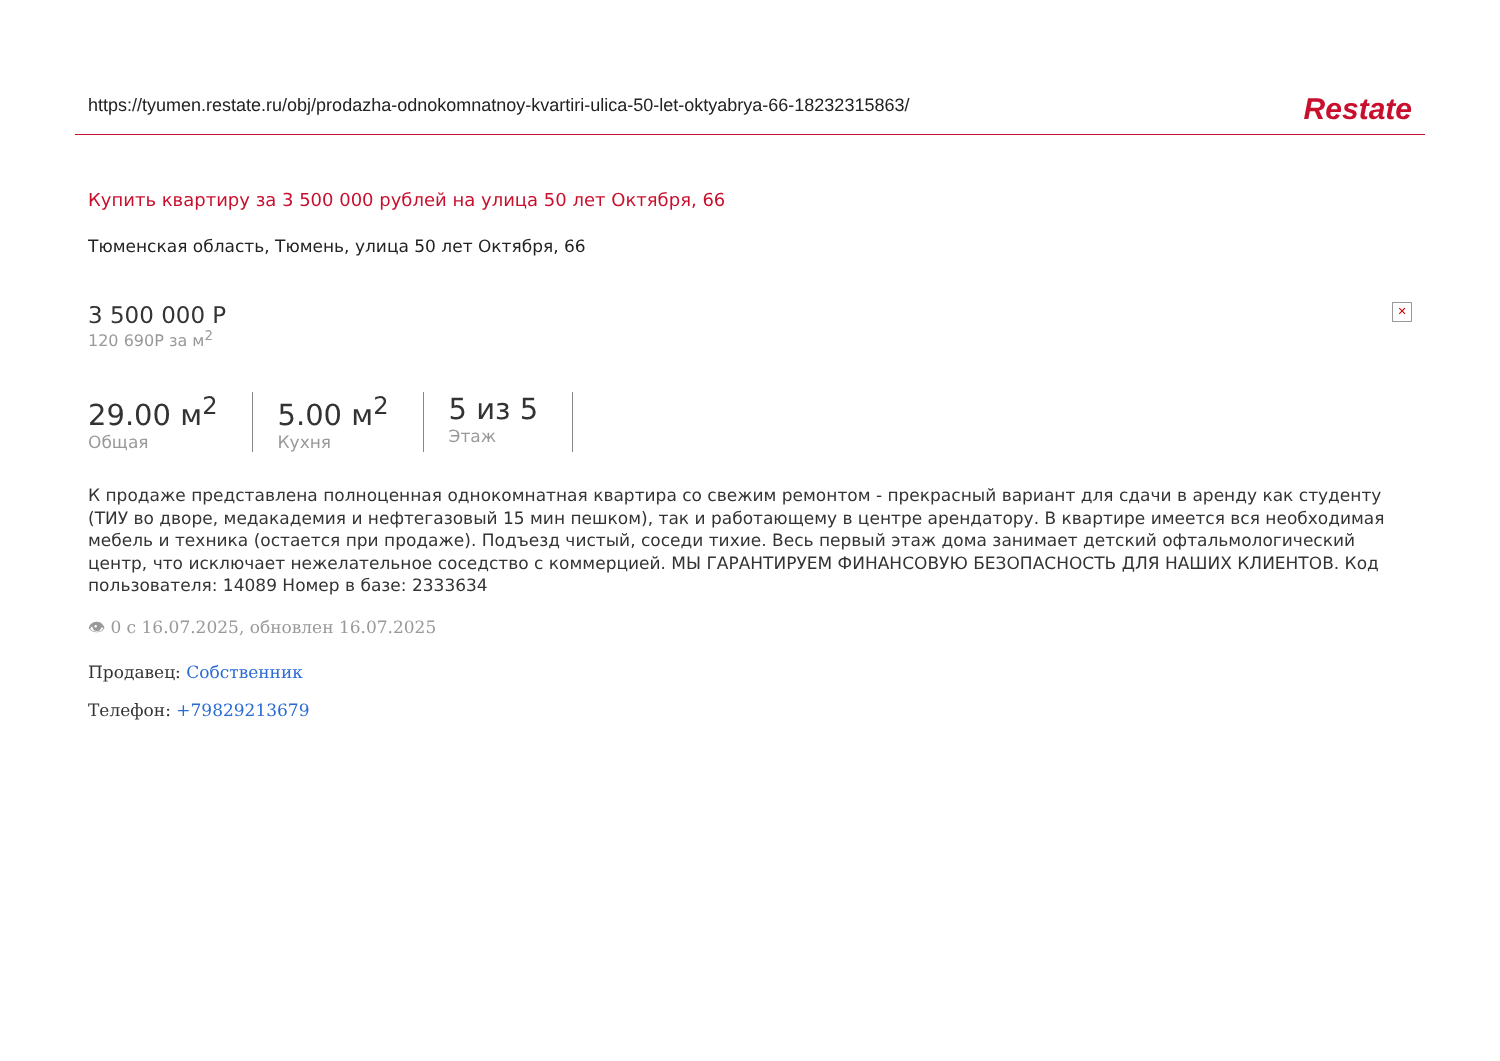https://tyumen.restate.ru/obj/prodazha-odnokomnatnoy-kvartiri-ulica-50-let-oktyabrya-66-18232315863/
Restate
Купить квартиру за 3 500 000 рублей на улица 50 лет Октября, 66
Тюменская область, Тюмень, улица 50 лет Октября, 66
3 500 000 Р
120 690Р за м<sup>2</sup>
✕
29.00 м<sup>2</sup>
Общая
5.00 м<sup>2</sup>
Кухня
5 из 5
Этаж
К продаже представлена полноценная однокомнатная квартира со свежим ремонтом - прекрасный вариант для сдачи в аренду как студенту (ТИУ во дворе, медакадемия и нефтегазовый 15 мин пешком), так и работающему в центре арендатору. В квартире имеется вся необходимая мебель и техника (остается при продаже). Подъезд чистый, соседи тихие. Весь первый этаж дома занимает детский офтальмологический центр, что исключает нежелательное соседство с коммерцией. МЫ ГАРАНТИРУЕМ ФИНАНСОВУЮ БЕЗОПАСНОСТЬ ДЛЯ НАШИХ КЛИЕНТОВ. Код пользователя: 14089 Номер в базе: 2333634
👁 0 с 16.07.2025, обновлен 16.07.2025
Продавец: Собственник
Телефон: +79829213679